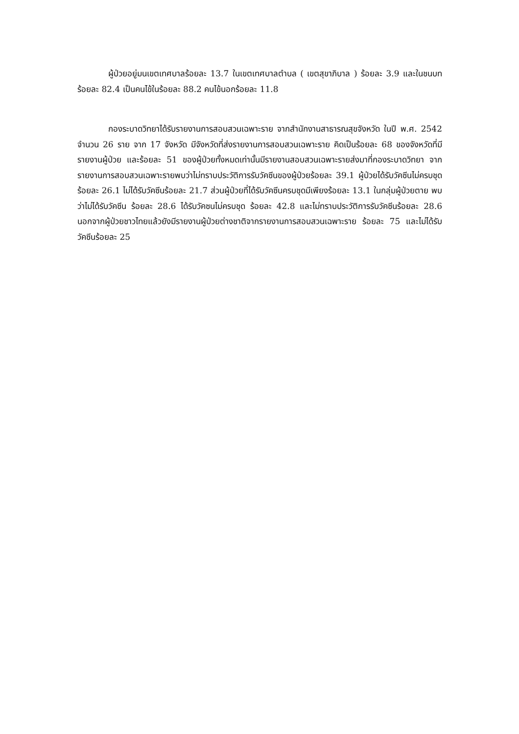ผู้ป่วยอยู่มนเขตเทศบาลร้อยละ 13.7 ในเขตเทศบาลตำบล ( เขตสุขาภิบาล ) ร้อยละ 3.9 และในชนบทร้อยละ 82.4 เป็นคนไข้ในร้อยละ 88.2 คนไข้นอกร้อยละ 11.8
กองระบาดวิทยาได้รับรายงานการสอบสวนเฉพาะราย จากสำนักงานสาธารณสุขจังหวัด ในปี พ.ศ. 2542 จำนวน 26 ราย จาก 17 จังหวัด มีจังหวัดที่ส่งรายงานการสอบสวนเฉพาะราย คิดเป็นร้อยละ 68 ของจังหวัดที่มีรายงานผู้ป่วย และร้อยละ 51 ของผู้ป่วยทั้งหมดเท่านั้นมีรายงานสอบสวนเฉพาะรายส่งมาที่กองระบาดวิทยา จากรายงานการสอบสวนเฉพาะรายพบว่าไม่ทราบประวัติการรับวัคซีนของผู้ป่วยร้อยละ 39.1 ผู้ป่วยได้รับวัคซีนไม่ครบชุดร้อยละ 26.1 ไม่ได้รับวัคซีนร้อยละ 21.7 ส่วนผู้ป่วยที่ได้รับวัคซีนครบชุดมีเพียงร้อยละ 13.1 ในกลุ่มผู้ป่วยตาย พบว่าไม่ได้รับวัคซีน ร้อยละ 28.6 ได้รับวัคซนไม่ครบชุด ร้อยละ 42.8 และไม่ทราบประวัติการรับวัคซีนร้อยละ 28.6 นอกจากผู้ป่วยชาวไทยแล้วยังมีรายงานผู้ป่วยต่างชาติจากรายงานการสอบสวนเฉพาะราย ร้อยละ 75 และไม่ได้รับวัคซีนร้อยละ 25